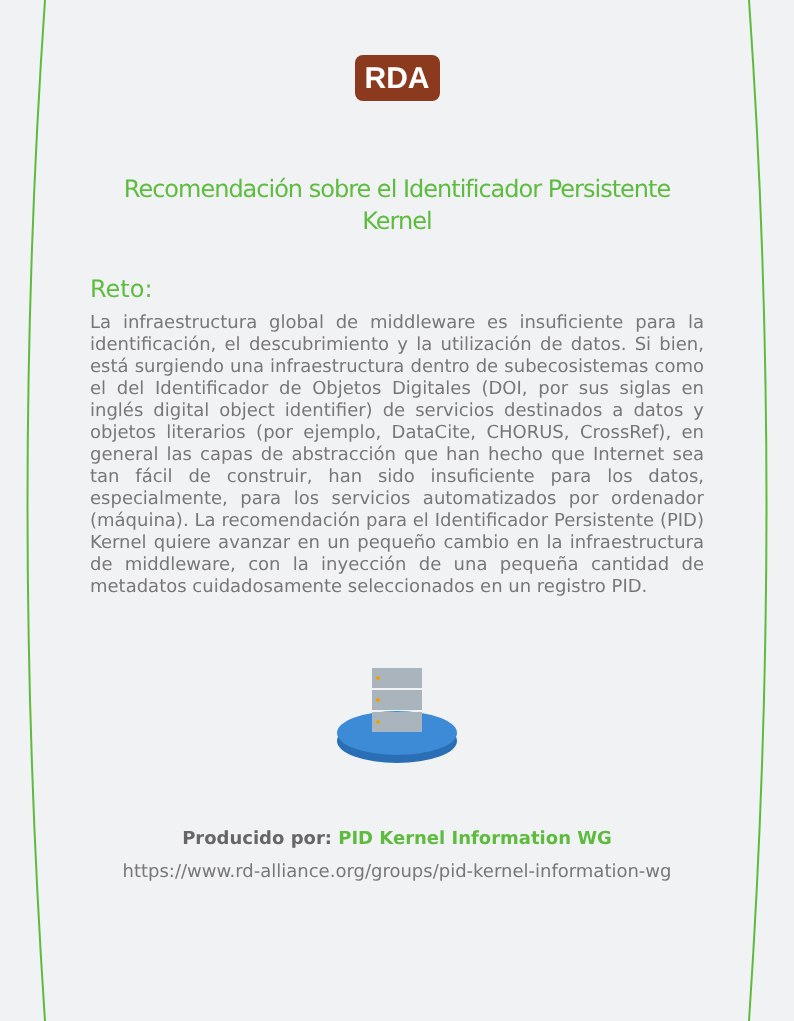RDA
Recomendación sobre el Identificador Persistente Kernel
Reto:
La infraestructura global de middleware es insuficiente para la identificación, el descubrimiento y la utilización de datos. Si bien, está surgiendo una infraestructura dentro de subecosistemas como el del Identificador de Objetos Digitales (DOI, por sus siglas en inglés digital object identifier) de servicios destinados a datos y objetos literarios (por ejemplo, DataCite, CHORUS, CrossRef), en general las capas de abstracción que han hecho que Internet sea tan fácil de construir, han sido insuficiente para los datos, especialmente, para los servicios automatizados por ordenador (máquina). La recomendación para el Identificador Persistente (PID) Kernel quiere avanzar en un pequeño cambio en la infraestructura de middleware, con la inyección de una pequeña cantidad de metadatos cuidadosamente seleccionados en un registro PID.
Producido por: PID Kernel Information WG
https://www.rd-alliance.org/groups/pid-kernel-information-wg